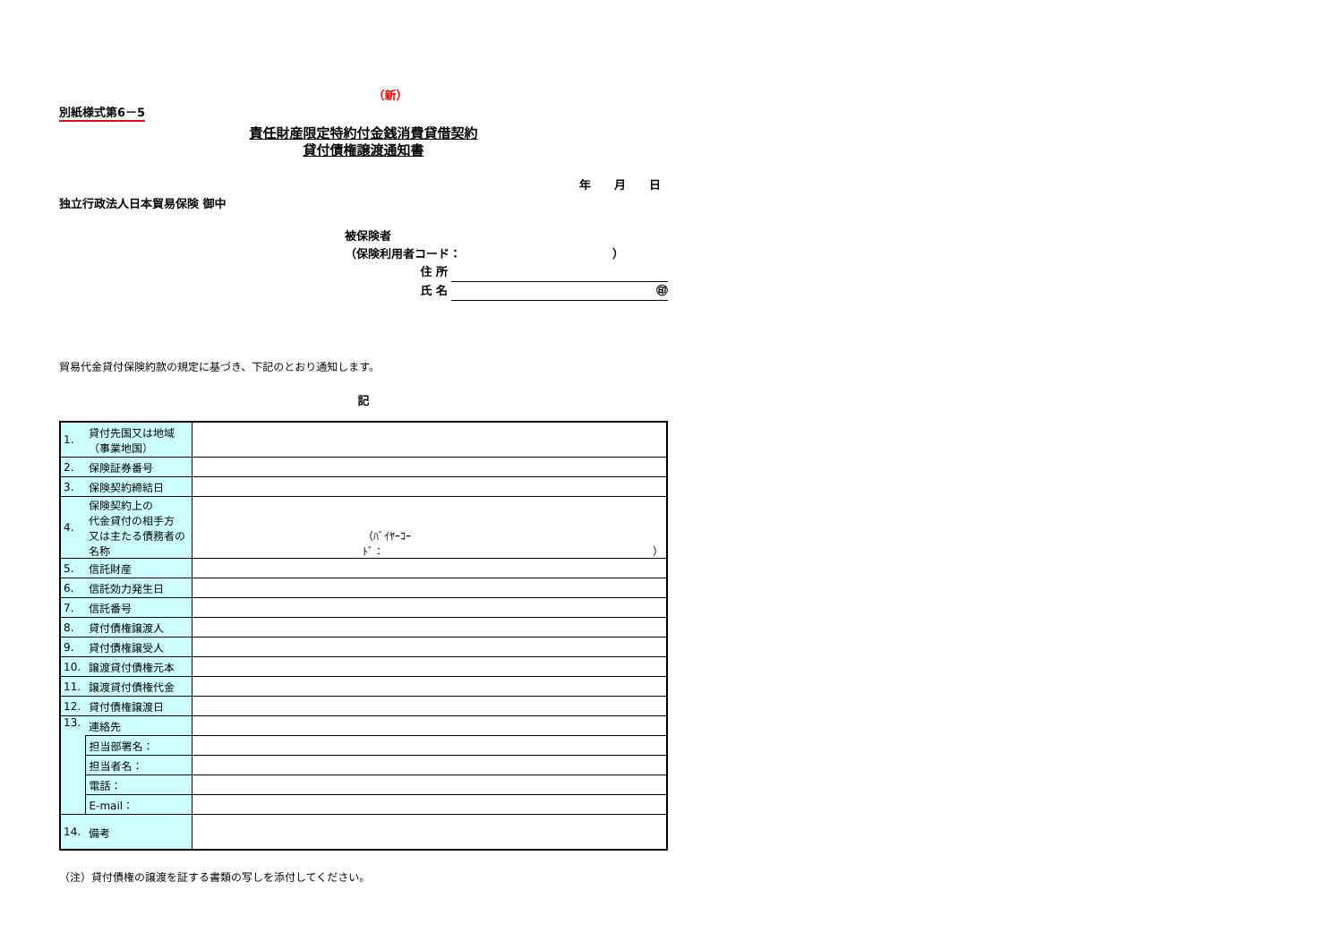（新）
別紙様式第6－5
責任財産限定特約付金銭消費貸借契約
貸付債権譲渡通知書
年　　月　　日
独立行政法人日本貿易保険 御中
被保険者
（保険利用者コード：　　　　　　　　　　　　　）
住 所
氏 名 ㊞
貿易代金貸付保険約款の規定に基づき、下記のとおり通知します。
記
| 1. | 貸付先国又は地域 （事業地国） | |
| 2. | 保険証券番号 | |
| 3. | 保険契約締結日 | |
| 4. | 保険契約上の 代金貸付の相手方 又は主たる債務者の名称 | （ﾊﾞｲﾔｰｺｰﾄﾞ： ） |
| 5. | 信託財産 | |
| 6. | 信託効力発生日 | |
| 7. | 信託番号 | |
| 8. | 貸付債権譲渡人 | |
| 9. | 貸付債権譲受人 | |
| 10. | 譲渡貸付債権元本 | |
| 11. | 譲渡貸付債権代金 | |
| 12. | 貸付債権譲渡日 | |
| 13. | 連絡先 | |
| | 担当部署名： | |
| | 担当者名： | |
| | 電話： | |
| | E-mail： | |
| 14. | 備考 | |
（注）貸付債権の譲渡を証する書類の写しを添付してください。